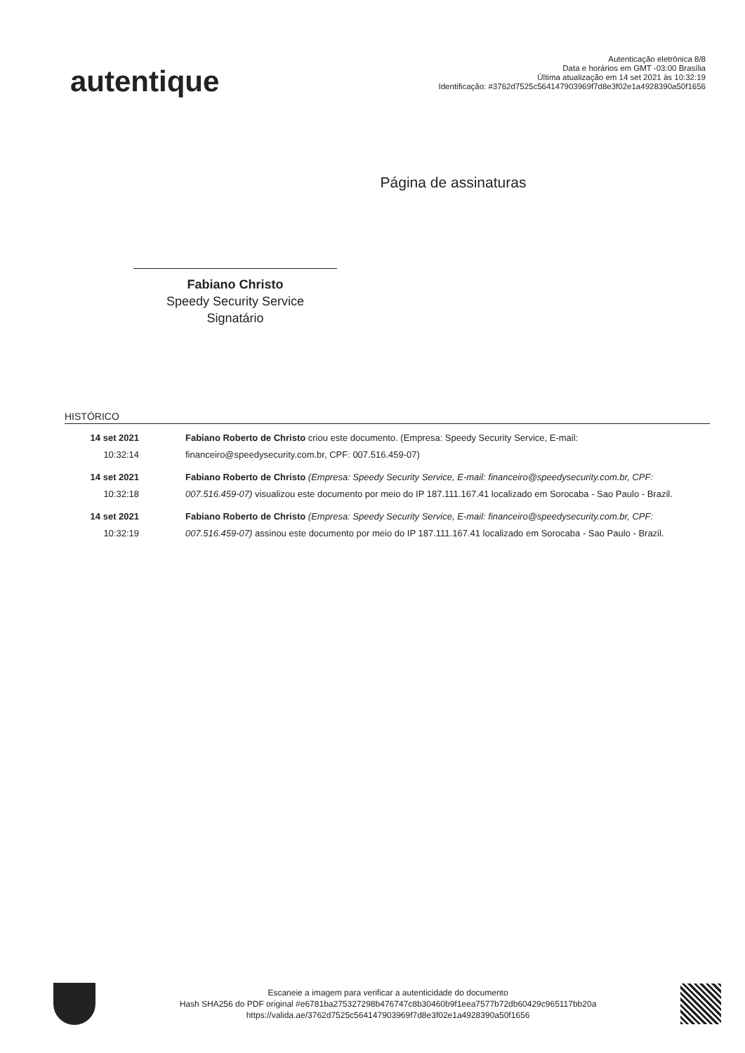autentique
Autenticação eletrônica 8/8
Data e horários em GMT -03:00 Brasília
Última atualização em 14 set 2021 às 10:32:19
Identificação: #3762d7525c564147903969f7d8e3f02e1a4928390a50f1656
Página de assinaturas
Fabiano Christo
Speedy Security Service
Signatário
HISTÓRICO
14 set 2021
10:32:14
Fabiano Roberto de Christo criou este documento. (Empresa: Speedy Security Service, E-mail: financeiro@speedysecurity.com.br, CPF: 007.516.459-07)
14 set 2021
10:32:18
Fabiano Roberto de Christo (Empresa: Speedy Security Service, E-mail: financeiro@speedysecurity.com.br, CPF: 007.516.459-07) visualizou este documento por meio do IP 187.111.167.41 localizado em Sorocaba - Sao Paulo - Brazil.
14 set 2021
10:32:19
Fabiano Roberto de Christo (Empresa: Speedy Security Service, E-mail: financeiro@speedysecurity.com.br, CPF: 007.516.459-07) assinou este documento por meio do IP 187.111.167.41 localizado em Sorocaba - Sao Paulo - Brazil.
Escaneie a imagem para verificar a autenticidade do documento
Hash SHA256 do PDF original #e6781ba275327298b476747c8b30460b9f1eea7577b72db60429c965117bb20a
https://valida.ae/3762d7525c564147903969f7d8e3f02e1a4928390a50f1656